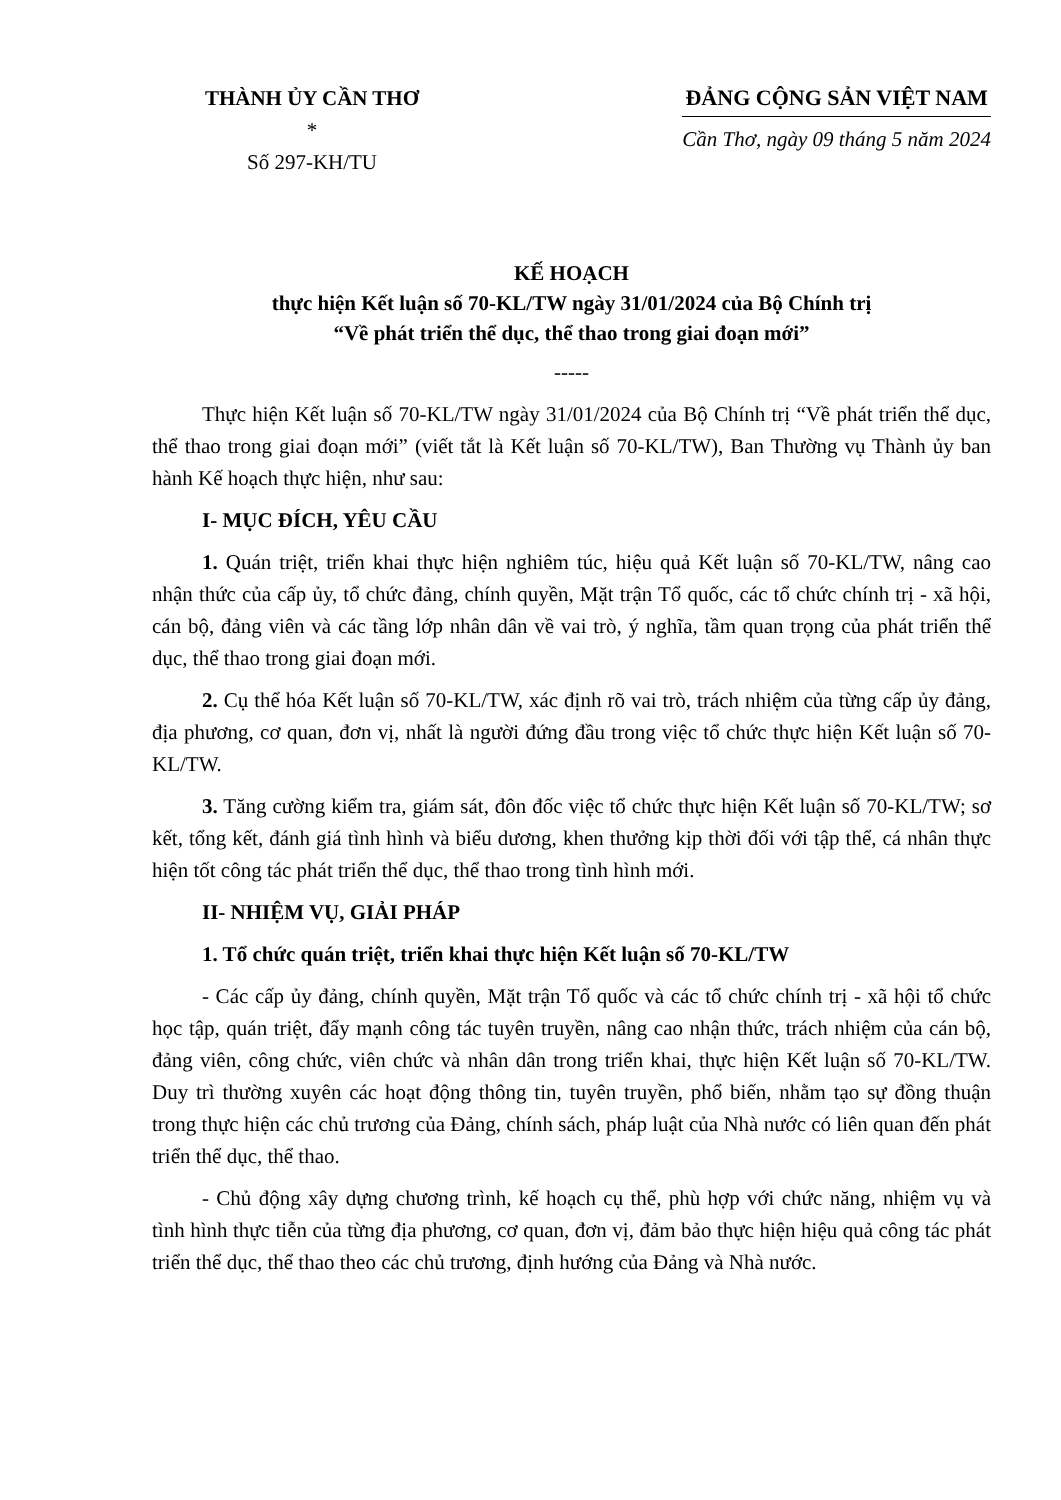THÀNH ỦY CẦN THƠ
*
Số 297-KH/TU
ĐẢNG CỘNG SẢN VIỆT NAM
Cần Thơ, ngày 09 tháng 5 năm 2024
KẾ HOẠCH
thực hiện Kết luận số 70-KL/TW ngày 31/01/2024 của Bộ Chính trị
“Về phát triển thể dục, thể thao trong giai đoạn mới”
-----
Thực hiện Kết luận số 70-KL/TW ngày 31/01/2024 của Bộ Chính trị “Về phát triển thể dục, thể thao trong giai đoạn mới” (viết tắt là Kết luận số 70-KL/TW), Ban Thường vụ Thành ủy ban hành Kế hoạch thực hiện, như sau:
I- MỤC ĐÍCH, YÊU CẦU
1. Quán triệt, triển khai thực hiện nghiêm túc, hiệu quả Kết luận số 70-KL/TW, nâng cao nhận thức của cấp ủy, tổ chức đảng, chính quyền, Mặt trận Tổ quốc, các tổ chức chính trị - xã hội, cán bộ, đảng viên và các tầng lớp nhân dân về vai trò, ý nghĩa, tầm quan trọng của phát triển thể dục, thể thao trong giai đoạn mới.
2. Cụ thể hóa Kết luận số 70-KL/TW, xác định rõ vai trò, trách nhiệm của từng cấp ủy đảng, địa phương, cơ quan, đơn vị, nhất là người đứng đầu trong việc tổ chức thực hiện Kết luận số 70-KL/TW.
3. Tăng cường kiểm tra, giám sát, đôn đốc việc tổ chức thực hiện Kết luận số 70-KL/TW; sơ kết, tổng kết, đánh giá tình hình và biểu dương, khen thưởng kịp thời đối với tập thể, cá nhân thực hiện tốt công tác phát triển thể dục, thể thao trong tình hình mới.
II- NHIỆM VỤ, GIẢI PHÁP
1. Tổ chức quán triệt, triển khai thực hiện Kết luận số 70-KL/TW
- Các cấp ủy đảng, chính quyền, Mặt trận Tổ quốc và các tổ chức chính trị - xã hội tổ chức học tập, quán triệt, đẩy mạnh công tác tuyên truyền, nâng cao nhận thức, trách nhiệm của cán bộ, đảng viên, công chức, viên chức và nhân dân trong triển khai, thực hiện Kết luận số 70-KL/TW. Duy trì thường xuyên các hoạt động thông tin, tuyên truyền, phổ biến, nhằm tạo sự đồng thuận trong thực hiện các chủ trương của Đảng, chính sách, pháp luật của Nhà nước có liên quan đến phát triển thể dục, thể thao.
- Chủ động xây dựng chương trình, kế hoạch cụ thể, phù hợp với chức năng, nhiệm vụ và tình hình thực tiễn của từng địa phương, cơ quan, đơn vị, đảm bảo thực hiện hiệu quả công tác phát triển thể dục, thể thao theo các chủ trương, định hướng của Đảng và Nhà nước.